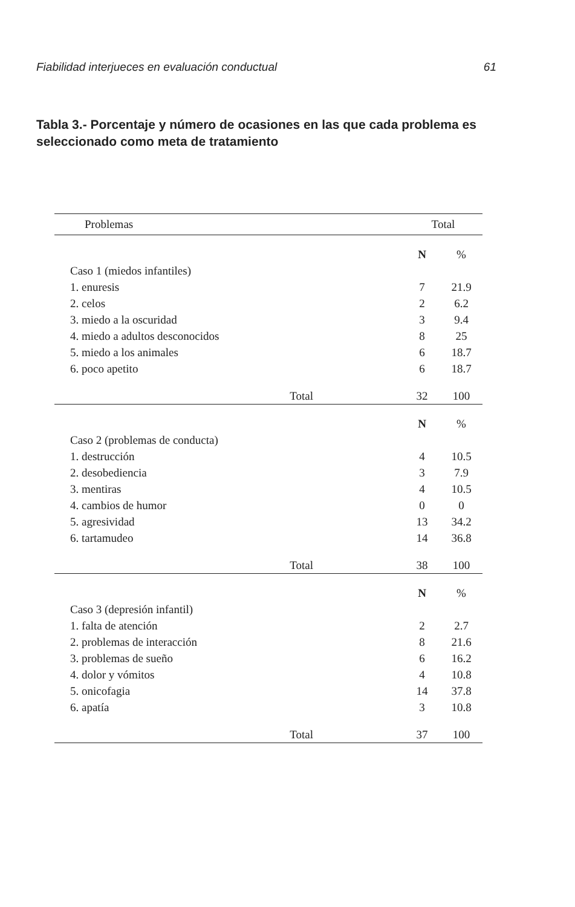Fiabilidad interjueces en evaluación conductual 61
Tabla 3.- Porcentaje y número de ocasiones en las que cada problema es seleccionado como meta de tratamiento
| Problemas | Total | | |
| --- | --- | --- | --- |
| | N | % | |
| Caso 1 (miedos infantiles) | | | |
| 1. enuresis | 7 | 21.9 | |
| 2. celos | 2 | 6.2 | |
| 3. miedo a la oscuridad | 3 | 9.4 | |
| 4. miedo a adultos desconocidos | 8 | 25 | |
| 5. miedo a los animales | 6 | 18.7 | |
| 6. poco apetito | 6 | 18.7 | |
| Total | 32 | 100 | |
| | N | % | |
| Caso 2 (problemas de conducta) | | | |
| 1. destrucción | 4 | 10.5 | |
| 2. desobediencia | 3 | 7.9 | |
| 3. mentiras | 4 | 10.5 | |
| 4. cambios de humor | 0 | 0 | |
| 5. agresividad | 13 | 34.2 | |
| 6. tartamudeo | 14 | 36.8 | |
| Total | 38 | 100 | |
| | N | % | |
| Caso 3 (depresión infantil) | | | |
| 1. falta de atención | 2 | 2.7 | |
| 2. problemas de interacción | 8 | 21.6 | |
| 3. problemas de sueño | 6 | 16.2 | |
| 4. dolor y vómitos | 4 | 10.8 | |
| 5. onicofagia | 14 | 37.8 | |
| 6. apatía | 3 | 10.8 | |
| Total | 37 | 100 | |